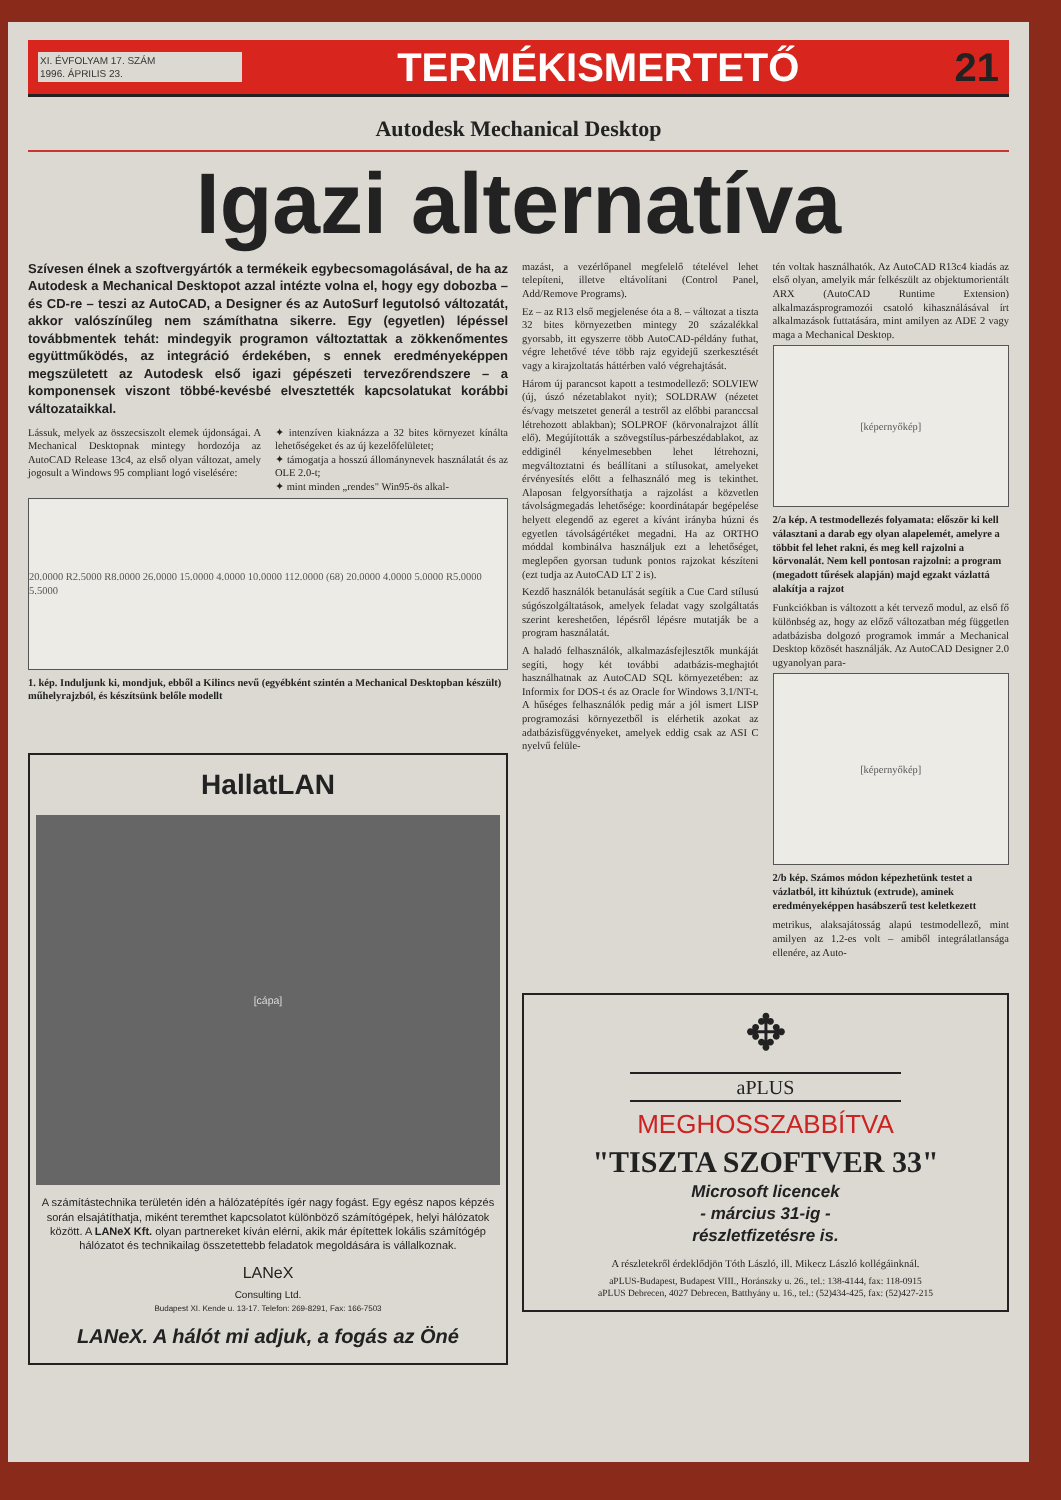XI. ÉVFOLYAM 17. SZÁM
1996. ÁPRILIS 23.
TERMÉKISMERTETŐ 21
Autodesk Mechanical Desktop
Igazi alternatíva
Szívesen élnek a szoftvergyártók a termékeik egybecsomagolásával, de ha az Autodesk a Mechanical Desktopot azzal intézte volna el, hogy egy dobozba – és CD-re – teszi az AutoCAD, a Designer és az AutoSurf legutolsó változatát, akkor valószínűleg nem számíthatna sikerre. Egy (egyetlen) lépéssel továbbmentek tehát: mindegyik programon változtattak a zökkenőmentes együttműködés, az integráció érdekében, s ennek eredményeképpen megszületett az Autodesk első igazi gépészeti tervezőrendszere – a komponensek viszont többé-kevésbé elvesztették kapcsolatukat korábbi változataikkal.
Lássuk, melyek az összecsiszolt elemek újdonságai. A Mechanical Desktopnak mintegy hordozója az AutoCAD Release 13c4, az első olyan változat, amely jogosult a Windows 95 compliant logó viselésére:
✦ intenzíven kiaknázza a 32 bites környezet kínálta lehetőségeket és az új kezelőfelületet;
✦ támogatja a hosszú állománynevek használatát és az OLE 2.0-t;
✦ mint minden „rendes" Win95-ös alkal-
20.0000 R2.5000 R8.0000 26.0000 15.0000 4.0000 10.0000 112.0000 (68) 20.0000 4.0000 5.0000 R5.0000 5.5000
1. kép. Induljunk ki, mondjuk, ebből a Kilincs nevű (egyébként szintén a Mechanical Desktopban készült) műhelyrajzból, és készítsünk belőle modellt
HallatLAN
[cápa]
A számítástechnika területén idén a hálózatépítés ígér nagy fogást. Egy egész napos képzés során elsajátíthatja, miként teremthet kapcsolatot különböző számítógépek, helyi hálózatok között. A LANeX Kft. olyan partnereket kíván elérni, akik már építettek lokális számítógép hálózatot és technikailag összetettebb feladatok megoldására is vállalkoznak.
LANeX
Consulting Ltd.
Budapest XI. Kende u. 13-17. Telefon: 269-8291, Fax: 166-7503
LANeX. A hálót mi adjuk, a fogás az Öné
mazást, a vezérlőpanel megfelelő tételével lehet telepíteni, illetve eltávolítani (Control Panel, Add/Remove Programs).
Ez – az R13 első megjelenése óta a 8. – változat a tiszta 32 bites környezetben mintegy 20 százalékkal gyorsabb, itt egyszerre több AutoCAD-példány futhat, végre lehetővé téve több rajz egyidejű szerkesztését vagy a kirajzoltatás háttérben való végrehajtását.
Három új parancsot kapott a testmodellező: SOLVIEW (új, úszó nézetablakot nyit); SOLDRAW (nézetet és/vagy metszetet generál a testről az előbbi paranccsal létrehozott ablakban); SOLPROF (körvonalrajzot állít elő). Megújították a szövegstílus-párbeszédablakot, az eddiginél kényelmesebben lehet létrehozni, megváltoztatni és beállítani a stílusokat, amelyeket érvényesítés előtt a felhasználó meg is tekinthet. Alaposan felgyorsíthatja a rajzolást a közvetlen távolságmegadás lehetősége: koordinátapár begépelése helyett elegendő az egeret a kívánt irányba húzni és egyetlen távolságértéket megadni. Ha az ORTHO móddal kombinálva használjuk ezt a lehetőséget, meglepően gyorsan tudunk pontos rajzokat készíteni (ezt tudja az AutoCAD LT 2 is).
Kezdő használók betanulását segítik a Cue Card stílusú súgószolgáltatások, amelyek feladat vagy szolgáltatás szerint kereshetően, lépésről lépésre mutatják be a program használatát.
A haladó felhasználók, alkalmazásfejlesztők munkáját segíti, hogy két további adatbázis-meghajtót használhatnak az AutoCAD SQL környezetében: az Informix for DOS-t és az Oracle for Windows 3.1/NT-t. A hűséges felhasználók pedig már a jól ismert LISP programozási környezetből is elérhetik azokat az adatbázisfüggvényeket, amelyek eddig csak az ASI C nyelvű felüle-
tén voltak használhatók. Az AutoCAD R13c4 kiadás az első olyan, amelyik már felkészült az objektumorientált ARX (AutoCAD Runtime Extension) alkalmazásprogramozói csatoló kihasználásával írt alkalmazások futtatására, mint amilyen az ADE 2 vagy maga a Mechanical Desktop.
[képernyőkép]
2/a kép. A testmodellezés folyamata: először ki kell választani a darab egy olyan alapelemét, amelyre a többit fel lehet rakni, és meg kell rajzolni a körvonalát. Nem kell pontosan rajzolni: a program (megadott tűrések alapján) majd egzakt vázlattá alakítja a rajzot
Funkciókban is változott a két tervező modul, az első fő különbség az, hogy az előző változatban még független adatbázisba dolgozó programok immár a Mechanical Desktop közösét használják. Az AutoCAD Designer 2.0 ugyanolyan para-
[képernyőkép]
2/b kép. Számos módon képezhetünk testet a vázlatból, itt kihúztuk (extrude), aminek eredményeképpen hasábszerű test keletkezett
metrikus, alaksajátosság alapú testmodellező, mint amilyen az 1.2-es volt – amiből integrálatlansága ellenére, az Auto-
✥
aPLUS
MEGHOSSZABBÍTVA
"TISZTA SZOFTVER 33"
Microsoft licencek
- március 31-ig -
részletfizetésre is.
A részletekről érdeklődjön Tóth László, ill. Mikecz László kollégáinknál.
aPLUS-Budapest, Budapest VIII., Horánszky u. 26., tel.: 138-4144, fax: 118-0915
aPLUS Debrecen, 4027 Debrecen, Batthyány u. 16., tel.: (52)434-425, fax: (52)427-215